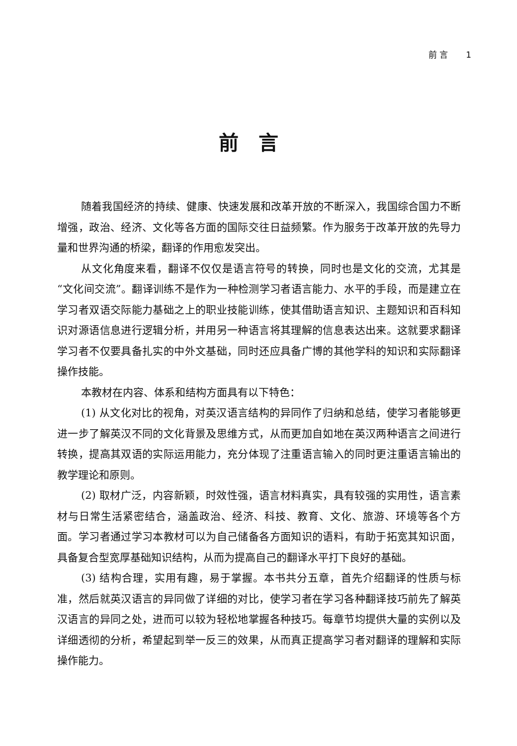前 言 1
前言
随着我国经济的持续、健康、快速发展和改革开放的不断深入，我国综合国力不断增强，政治、经济、文化等各方面的国际交往日益频繁。作为服务于改革开放的先导力量和世界沟通的桥梁，翻译的作用愈发突出。
从文化角度来看，翻译不仅仅是语言符号的转换，同时也是文化的交流，尤其是“文化间交流”。翻译训练不是作为一种检测学习者语言能力、水平的手段，而是建立在学习者双语交际能力基础之上的职业技能训练，使其借助语言知识、主题知识和百科知识对源语信息进行逻辑分析，并用另一种语言将其理解的信息表达出来。这就要求翻译学习者不仅要具备扎实的中外文基础，同时还应具备广博的其他学科的知识和实际翻译操作技能。
本教材在内容、体系和结构方面具有以下特色：
(1) 从文化对比的视角，对英汉语言结构的异同作了归纳和总结，使学习者能够更进一步了解英汉不同的文化背景及思维方式，从而更加自如地在英汉两种语言之间进行转换，提高其双语的实际运用能力，充分体现了注重语言输入的同时更注重语言输出的教学理论和原则。
(2) 取材广泛，内容新颖，时效性强，语言材料真实，具有较强的实用性，语言素材与日常生活紧密结合，涵盖政治、经济、科技、教育、文化、旅游、环境等各个方面。学习者通过学习本教材可以为自己储备各方面知识的语料，有助于拓宽其知识面，具备复合型宽厚基础知识结构，从而为提高自己的翻译水平打下良好的基础。
(3) 结构合理，实用有趣，易于掌握。本书共分五章，首先介绍翻译的性质与标准，然后就英汉语言的异同做了详细的对比，使学习者在学习各种翻译技巧前先了解英汉语言的异同之处，进而可以较为轻松地掌握各种技巧。每章节均提供大量的实例以及详细透彻的分析，希望起到举一反三的效果，从而真正提高学习者对翻译的理解和实际操作能力。